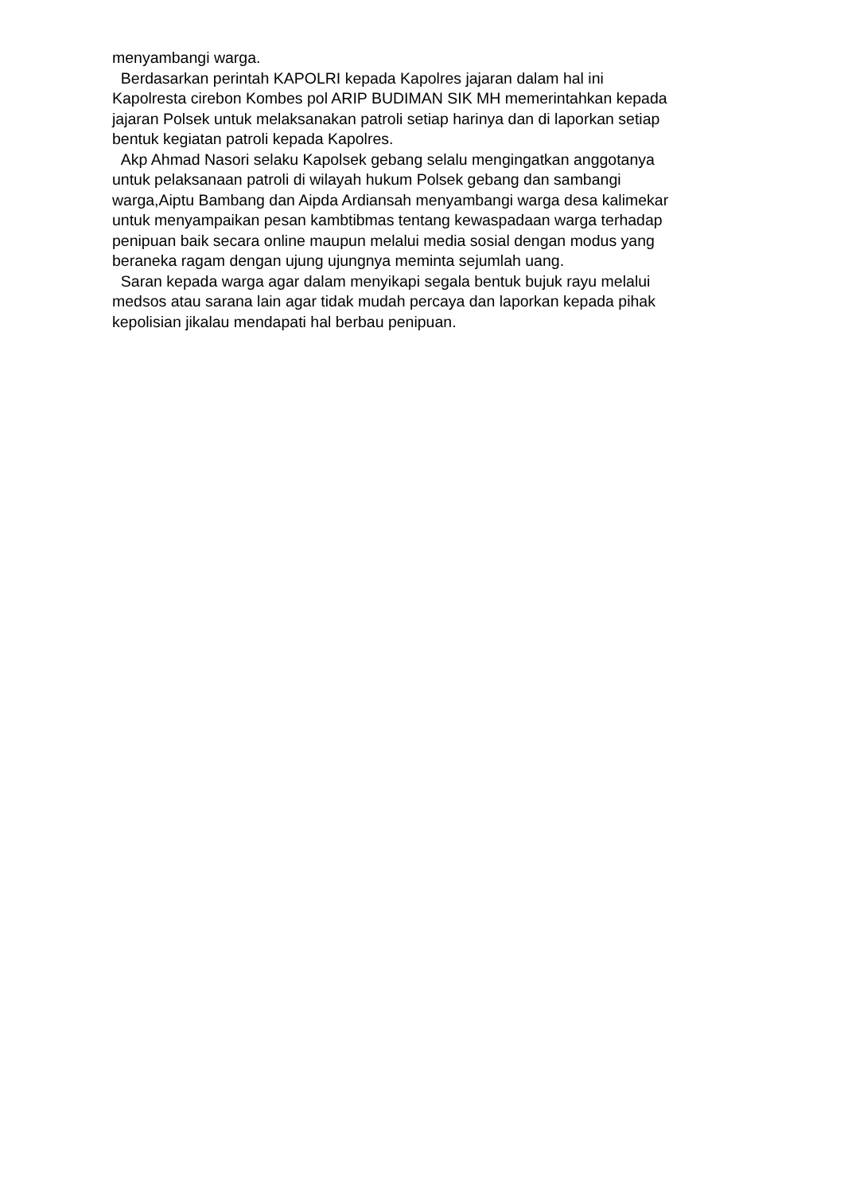menyambangi warga.
Berdasarkan perintah KAPOLRI kepada Kapolres jajaran dalam hal ini
Kapolresta cirebon Kombes pol ARIP BUDIMAN SIK MH memerintahkan kepada
jajaran Polsek untuk melaksanakan patroli setiap harinya dan di laporkan setiap
bentuk kegiatan patroli kepada Kapolres.
Akp Ahmad Nasori selaku Kapolsek gebang selalu mengingatkan anggotanya
untuk pelaksanaan patroli di wilayah hukum Polsek gebang dan sambangi
warga,Aiptu Bambang dan Aipda Ardiansah menyambangi warga desa kalimekar
untuk menyampaikan pesan kambtibmas tentang kewaspadaan warga terhadap
penipuan baik secara online maupun melalui media sosial dengan modus yang
beraneka ragam dengan ujung ujungnya meminta sejumlah uang.
Saran kepada warga agar dalam menyikapi segala bentuk bujuk rayu melalui
medsos atau sarana lain agar tidak mudah percaya dan laporkan kepada pihak
kepolisian jikalau mendapati hal berbau penipuan.